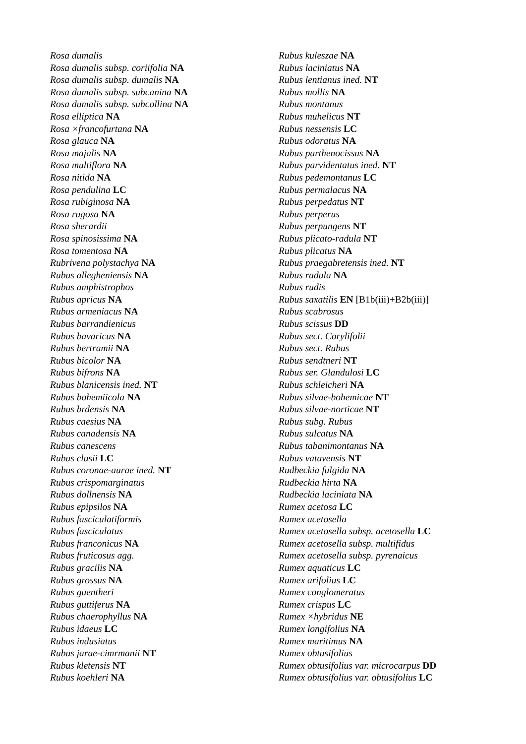Rosa dumalis
Rosa dumalis subsp. coriifolia NA
Rosa dumalis subsp. dumalis NA
Rosa dumalis subsp. subcanina NA
Rosa dumalis subsp. subcollina NA
Rosa elliptica NA
Rosa ×francofurtana NA
Rosa glauca NA
Rosa majalis NA
Rosa multiflora NA
Rosa nitida NA
Rosa pendulina LC
Rosa rubiginosa NA
Rosa rugosa NA
Rosa sherardii
Rosa spinosissima NA
Rosa tomentosa NA
Rubrivena polystachya NA
Rubus allegheniensis NA
Rubus amphistrophos
Rubus apricus NA
Rubus armeniacus NA
Rubus barrandienicus
Rubus bavaricus NA
Rubus bertramii NA
Rubus bicolor NA
Rubus bifrons NA
Rubus blanicensis ined. NT
Rubus bohemiicola NA
Rubus brdensis NA
Rubus caesius NA
Rubus canadensis NA
Rubus canescens
Rubus clusii LC
Rubus coronae-aurae ined. NT
Rubus crispomarginatus
Rubus dollnensis NA
Rubus epipsilos NA
Rubus fasciculatiformis
Rubus fasciculatus
Rubus franconicus NA
Rubus fruticosus agg.
Rubus gracilis NA
Rubus grossus NA
Rubus guentheri
Rubus guttiferus NA
Rubus chaerophyllus NA
Rubus idaeus LC
Rubus indusiatus
Rubus jarae-cimrmanii NT
Rubus kletensis NT
Rubus koehleri NA
Rubus kuleszae NA
Rubus laciniatus NA
Rubus lentianus ined. NT
Rubus mollis NA
Rubus montanus
Rubus muhelicus NT
Rubus nessensis LC
Rubus odoratus NA
Rubus parthenocissus NA
Rubus parvidentatus ined. NT
Rubus pedemontanus LC
Rubus permalacus NA
Rubus perpedatus NT
Rubus perperus
Rubus perpungens NT
Rubus plicato-radula NT
Rubus plicatus NA
Rubus praegabretensis ined. NT
Rubus radula NA
Rubus rudis
Rubus saxatilis EN [B1b(iii)+B2b(iii)]
Rubus scabrosus
Rubus scissus DD
Rubus sect. Corylifolii
Rubus sect. Rubus
Rubus sendtneri NT
Rubus ser. Glandulosi LC
Rubus schleicheri NA
Rubus silvae-bohemicae NT
Rubus silvae-norticae NT
Rubus subg. Rubus
Rubus sulcatus NA
Rubus tabanimontanus NA
Rubus vatavensis NT
Rudbeckia fulgida NA
Rudbeckia hirta NA
Rudbeckia laciniata NA
Rumex acetosa LC
Rumex acetosella
Rumex acetosella subsp. acetosella LC
Rumex acetosella subsp. multifidus
Rumex acetosella subsp. pyrenaicus
Rumex aquaticus LC
Rumex arifolius LC
Rumex conglomeratus
Rumex crispus LC
Rumex ×hybridus NE
Rumex longifolius NA
Rumex maritimus NA
Rumex obtusifolius
Rumex obtusifolius var. microcarpus DD
Rumex obtusifolius var. obtusifolius LC